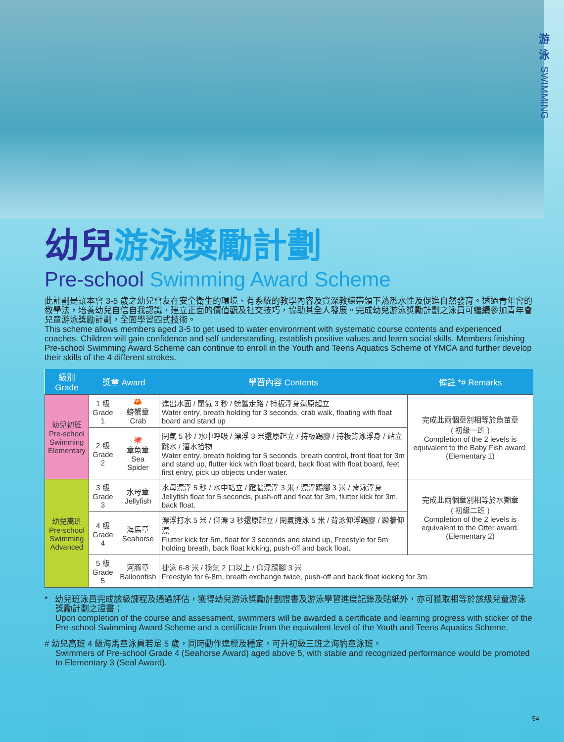游
泳
SWIMMING
幼兒游泳獎勵計劃
Pre-school Swimming Award Scheme
此計劃是讓本會 3-5 歲之幼兒會友在安全衛生的環境、有系統的教學內容及資深教練帶領下熟悉水性及促進自然發育。透過青年會的教學法，培養幼兒自信自我認識，建立正面的價值觀及社交技巧，協助其全人發展。完成幼兒游泳獎勵計劃之泳員可繼續參加青年會兒童游泳獎勵計劃，全面學習四式技術。
This scheme allows members aged 3-5 to get used to water environment with systematic course contents and experienced coaches. Children will gain confidence and self understanding, establish positive values and learn social skills. Members finishing Pre-school Swimming Award Scheme can continue to enroll in the Youth and Teens Aquatics Scheme of YMCA and further develop their skills of the 4 different strokes.
| 級別 Grade | 獎章 Award | | 學習內容 Contents | 備註 *# Remarks |
| --- | --- | --- | --- | --- |
| 幼兒初班 Pre-school Swimming Elementary | 1 級 Grade 1 | 🦀 螃蟹章 Crab | 進出水面 / 閉氣 3 秒 / 螃蟹走路 / 持板浮身還原起立 Water entry, breath holding for 3 seconds, crab walk, floating with float board and stand up | 完成此兩個章別相等於魚苗章 ( 初級一班 ) Completion of the 2 levels is equivalent to the Baby Fish award. (Elementary 1) |
| | 2 級 Grade 2 | 🐙 章魚章 Sea Spider | 閉氣 5 秒 / 水中呼吸 / 漂浮 3 米還原起立 / 持板踢腳 / 持板背泳浮身 / 站立跳水 / 潛水拾物 Water entry, breath holding for 5 seconds, breath control, front float for 3m and stand up, flutter kick with float board, back float with float board, feet first entry, pick up objects under water. | |
| 幼兒高班 Pre-school Swimming Advanced | 3 級 Grade 3 | 水母章 Jellyfish | 水母漂浮 5 秒 / 水中站立 / 蹬牆漂浮 3 米 / 漂浮踢腳 3 米 / 背泳浮身 Jellyfish float for 5 seconds, push-off and float for 3m, flutter kick for 3m, back float. | 完成此兩個章別相等於水獺章 ( 初級二班 ) Completion of the 2 levels is equivalent to the Otter award. (Elementary 2) |
| | 4 級 Grade 4 | 海馬章 Seahorse | 漂浮打水 5 米 / 仰漂 3 秒還原起立 / 閉氣捷泳 5 米 / 背泳仰浮踢腳 / 蹬牆仰漂 Flutter kick for 5m, float for 3 seconds and stand up, Freestyle for 5m holding breath, back float kicking, push-off and back float. | |
| | 5 級 Grade 5 | 河豚章 Balloonfish | 捷泳 6-8 米 / 換氣 2 口以上 / 仰浮踢腳 3 米 Freestyle for 6-8m, breath exchange twice, push-off and back float kicking for 3m. | |
* 幼兒班泳員完成該級課程及通過評估，獲得幼兒游泳獎勵計劃證書及游泳學習進度記錄及貼紙外，亦可獲取相等於該級兒童游泳獎勵計劃之證書；
Upon completion of the course and assessment, swimmers will be awarded a certificate and learning progress with sticker of the Pre-school Swimming Award Scheme and a certificate from the equivalent level of the Youth and Teens Aquatics Scheme.
# 幼兒高班 4 級海馬章泳員若足 5 歲，同時動作達標及穩定，可升初級三班之海豹章泳班。
Swimmers of Pre-school Grade 4 (Seahorse Award) aged above 5, with stable and recognized performance would be promoted to Elementary 3 (Seal Award).
54